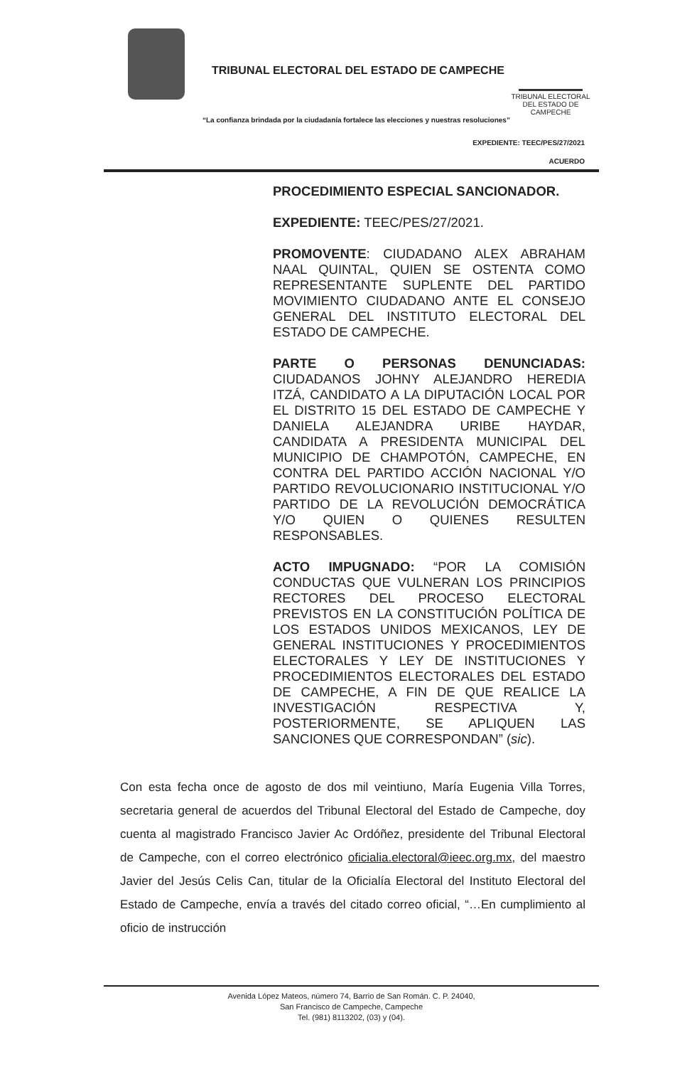TRIBUNAL ELECTORAL DEL ESTADO DE CAMPECHE
TRIBUNAL ELECTORAL
DEL ESTADO DE CAMPECHE
“La confianza brindada por la ciudadanía fortalece las elecciones y nuestras resoluciones”
EXPEDIENTE: TEEC/PES/27/2021
ACUERDO
PROCEDIMIENTO ESPECIAL SANCIONADOR.
EXPEDIENTE: TEEC/PES/27/2021.
PROMOVENTE: CIUDADANO ALEX ABRAHAM NAAL QUINTAL, QUIEN SE OSTENTA COMO REPRESENTANTE SUPLENTE DEL PARTIDO MOVIMIENTO CIUDADANO ANTE EL CONSEJO GENERAL DEL INSTITUTO ELECTORAL DEL ESTADO DE CAMPECHE.
PARTE O PERSONAS DENUNCIADAS: CIUDADANOS JOHNY ALEJANDRO HEREDIA ITZÁ, CANDIDATO A LA DIPUTACIÓN LOCAL POR EL DISTRITO 15 DEL ESTADO DE CAMPECHE Y DANIELA ALEJANDRA URIBE HAYDAR, CANDIDATA A PRESIDENTA MUNICIPAL DEL MUNICIPIO DE CHAMPOTÓN, CAMPECHE, EN CONTRA DEL PARTIDO ACCIÓN NACIONAL Y/O PARTIDO REVOLUCIONARIO INSTITUCIONAL Y/O PARTIDO DE LA REVOLUCIÓN DEMOCRÁTICA Y/O QUIEN O QUIENES RESULTEN RESPONSABLES.
ACTO IMPUGNADO: “POR LA COMISIÓN CONDUCTAS QUE VULNERAN LOS PRINCIPIOS RECTORES DEL PROCESO ELECTORAL PREVISTOS EN LA CONSTITUCIÓN POLÍTICA DE LOS ESTADOS UNIDOS MEXICANOS, LEY DE GENERAL INSTITUCIONES Y PROCEDIMIENTOS ELECTORALES Y LEY DE INSTITUCIONES Y PROCEDIMIENTOS ELECTORALES DEL ESTADO DE CAMPECHE, A FIN DE QUE REALICE LA INVESTIGACIÓN RESPECTIVA Y, POSTERIORMENTE, SE APLIQUEN LAS SANCIONES QUE CORRESPONDAN” (sic).
Con esta fecha once de agosto de dos mil veintiuno, María Eugenia Villa Torres, secretaria general de acuerdos del Tribunal Electoral del Estado de Campeche, doy cuenta al magistrado Francisco Javier Ac Ordóñez, presidente del Tribunal Electoral de Campeche, con el correo electrónico oficialia.electoral@ieec.org.mx, del maestro Javier del Jesús Celis Can, titular de la Oficialía Electoral del Instituto Electoral del Estado de Campeche, envía a través del citado correo oficial, “…En cumplimiento al oficio de instrucción
Avenida López Mateos, número 74, Barrio de San Román. C. P. 24040,
San Francisco de Campeche, Campeche
Tel. (981) 8113202, (03) y (04).